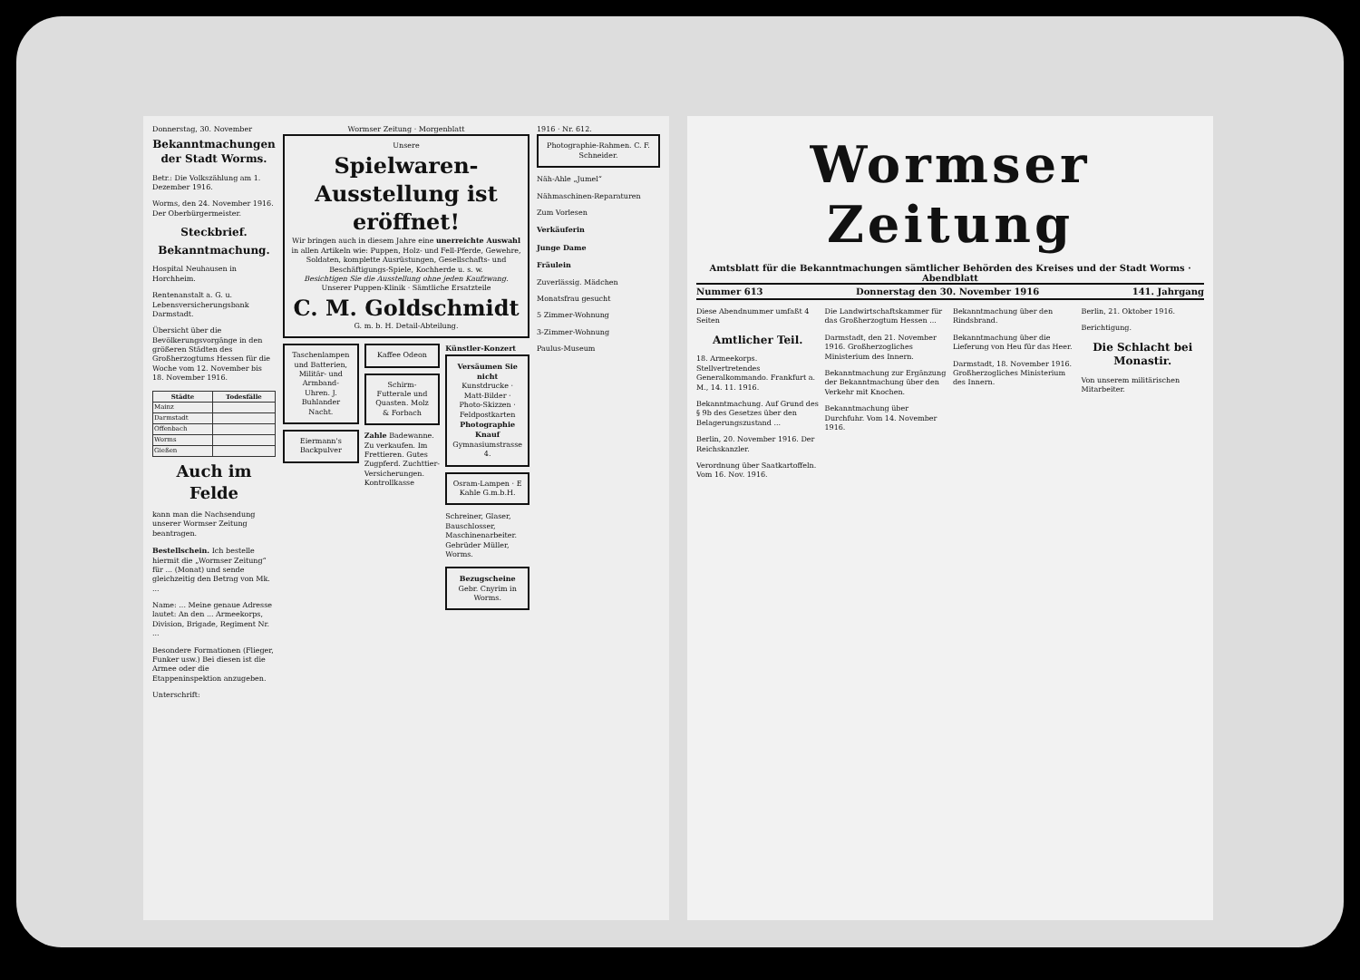Donnerstag, 30. November
Bekanntmachungen der Stadt Worms.
Betr.: Die Volkszählung am 1. Dezember 1916.
Worms, den 24. November 1916. Der Oberbürgermeister.
Steckbrief.
Bekanntmachung.
Hospital Neuhausen in Horchheim.
Rentenanstalt a. G. u. Lebensversicherungsbank Darmstadt.
Übersicht über die Bevölkerungsvorgänge in den größeren Städten des Großherzogtums Hessen für die Woche vom 12. November bis 18. November 1916.
| Städte | Todesfälle |
| --- | --- |
| Mainz | |
| Darmstadt | |
| Offenbach | |
| Worms | |
| Gießen | |
Auch im Felde
kann man die Nachsendung unserer Wormser Zeitung beantragen.
Bestellschein. Ich bestelle hiermit die „Wormser Zeitung“ für ... (Monat) und sende gleichzeitig den Betrag von Mk. ...
Name: ... Meine genaue Adresse lautet: An den ... Armeekorps, Division, Brigade, Regiment Nr. ...
Besondere Formationen (Flieger, Funker usw.) Bei diesen ist die Armee oder die Etappeninspektion anzugeben.
Unterschrift:
Wormser Zeitung · Morgenblatt
Unsere
Spielwaren-Ausstellung ist eröffnet!
Wir bringen auch in diesem Jahre eine unerreichte Auswahl in allen Artikeln wie: Puppen, Holz- und Fell-Pferde, Gewehre, Soldaten, komplette Ausrüstungen, Gesellschafts- und Beschäftigungs-Spiele, Kochherde u. s. w.
Besichtigen Sie die Ausstellung ohne jeden Kaufzwang.
Unserer Puppen-Klinik · Sämtliche Ersatzteile
C. M. Goldschmidt
G. m. b. H. Detail-Abteilung.
Taschenlampen und Batterien, Militär- und Armband-Uhren. J. Buhlander Nacht.
Eiermann's Backpulver
Kaffee Odeon
Schirm-Futterale und Quasten. Molz & Forbach
Zahle Badewanne. Zu verkaufen. Im Frettieren. Gutes Zugpferd. Zuchttier-Versicherungen. Kontrollkasse
Künstler-Konzert
Versäumen Sie nicht
Kunstdrucke · Matt-Bilder · Photo-Skizzen · Feldpostkarten
Photographie Knauf Gymnasiumstrasse 4.
Osram-Lampen · E Kahle G.m.b.H.
Schreiner, Glaser, Bauschlosser, Maschinenarbeiter. Gebrüder Müller, Worms.
Bezugscheine
Gebr. Cnyrim in Worms.
1916 · Nr. 612.
Photographie-Rahmen. C. F. Schneider.
Näh-Ahle „Jumel“
Nähmaschinen-Reparaturen
Zum Vorlesen
Verkäuferin
Junge Dame
Fräulein
Zuverlässig. Mädchen
Monatsfrau gesucht
5 Zimmer-Wohnung
3-Zimmer-Wohnung
Paulus-Museum
Wormser Zeitung
Amtsblatt für die Bekanntmachungen sämtlicher Behörden des Kreises und der Stadt Worms · Abendblatt
Nummer 613 Donnerstag den 30. November 1916 141. Jahrgang
Diese Abendnummer umfaßt 4 Seiten
Amtlicher Teil.
18. Armeekorps. Stellvertretendes Generalkommando. Frankfurt a. M., 14. 11. 1916.
Bekanntmachung. Auf Grund des § 9b des Gesetzes über den Belagerungszustand ...
Berlin, 20. November 1916. Der Reichskanzler.
Verordnung über Saatkartoffeln. Vom 16. Nov. 1916.
Die Landwirtschaftskammer für das Großherzogtum Hessen ...
Darmstadt, den 21. November 1916. Großherzogliches Ministerium des Innern.
Bekanntmachung zur Ergänzung der Bekanntmachung über den Verkehr mit Knochen.
Bekanntmachung über Durchfuhr. Vom 14. November 1916.
Bekanntmachung über den Rindsbrand.
Bekanntmachung über die Lieferung von Heu für das Heer.
Darmstadt, 18. November 1916. Großherzogliches Ministerium des Innern.
Berlin, 21. Oktober 1916.
Berichtigung.
Die Schlacht bei Monastir.
Von unserem militärischen Mitarbeiter.